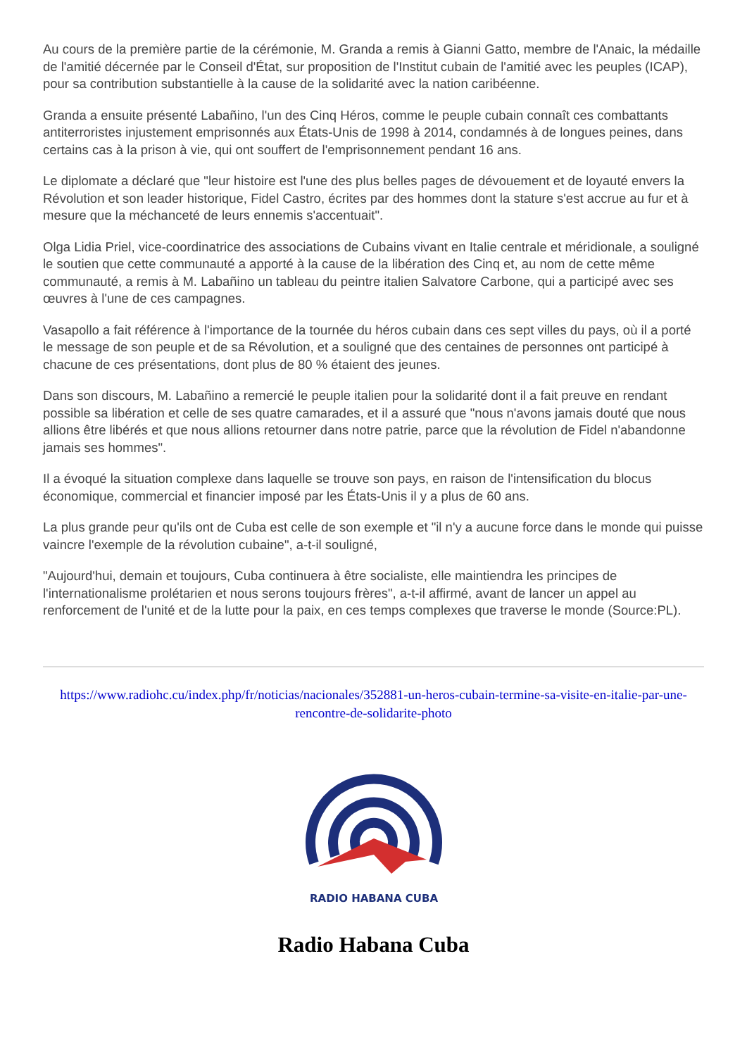Au cours de la première partie de la cérémonie, M. Granda a remis à Gianni Gatto, membre de l'Anaic, la médaille de l'amitié décernée par le Conseil d'État, sur proposition de l'Institut cubain de l'amitié avec les peuples (ICAP), pour sa contribution substantielle à la cause de la solidarité avec la nation caribéenne.
Granda a ensuite présenté Labañino, l'un des Cinq Héros, comme le peuple cubain connaît ces combattants antiterroristes injustement emprisonnés aux États-Unis de 1998 à 2014, condamnés à de longues peines, dans certains cas à la prison à vie, qui ont souffert de l'emprisonnement pendant 16 ans.
Le diplomate a déclaré que "leur histoire est l'une des plus belles pages de dévouement et de loyauté envers la Révolution et son leader historique, Fidel Castro, écrites par des hommes dont la stature s'est accrue au fur et à mesure que la méchanceté de leurs ennemis s'accentuait".
Olga Lidia Priel, vice-coordinatrice des associations de Cubains vivant en Italie centrale et méridionale, a souligné le soutien que cette communauté a apporté à la cause de la libération des Cinq et, au nom de cette même communauté, a remis à M. Labañino un tableau du peintre italien Salvatore Carbone, qui a participé avec ses œuvres à l'une de ces campagnes.
Vasapollo a fait référence à l'importance de la tournée du héros cubain dans ces sept villes du pays, où il a porté le message de son peuple et de sa Révolution, et a souligné que des centaines de personnes ont participé à chacune de ces présentations, dont plus de 80 % étaient des jeunes.
Dans son discours, M. Labañino a remercié le peuple italien pour la solidarité dont il a fait preuve en rendant possible sa libération et celle de ses quatre camarades, et il a assuré que "nous n'avons jamais douté que nous allions être libérés et que nous allions retourner dans notre patrie, parce que la révolution de Fidel n'abandonne jamais ses hommes".
Il a évoqué la situation complexe dans laquelle se trouve son pays, en raison de l'intensification du blocus économique, commercial et financier imposé par les États-Unis il y a plus de 60 ans.
La plus grande peur qu'ils ont de Cuba est celle de son exemple et "il n'y a aucune force dans le monde qui puisse vaincre l'exemple de la révolution cubaine", a-t-il souligné,
"Aujourd'hui, demain et toujours, Cuba continuera à être socialiste, elle maintiendra les principes de l'internationalisme prolétarien et nous serons toujours frères", a-t-il affirmé, avant de lancer un appel au renforcement de l'unité et de la lutte pour la paix, en ces temps complexes que traverse le monde (Source:PL).
https://www.radiohc.cu/index.php/fr/noticias/nacionales/352881-un-heros-cubain-termine-sa-visite-en-italie-par-une-rencontre-de-solidarite-photo
RADIO HABANA CUBA
Radio Habana Cuba